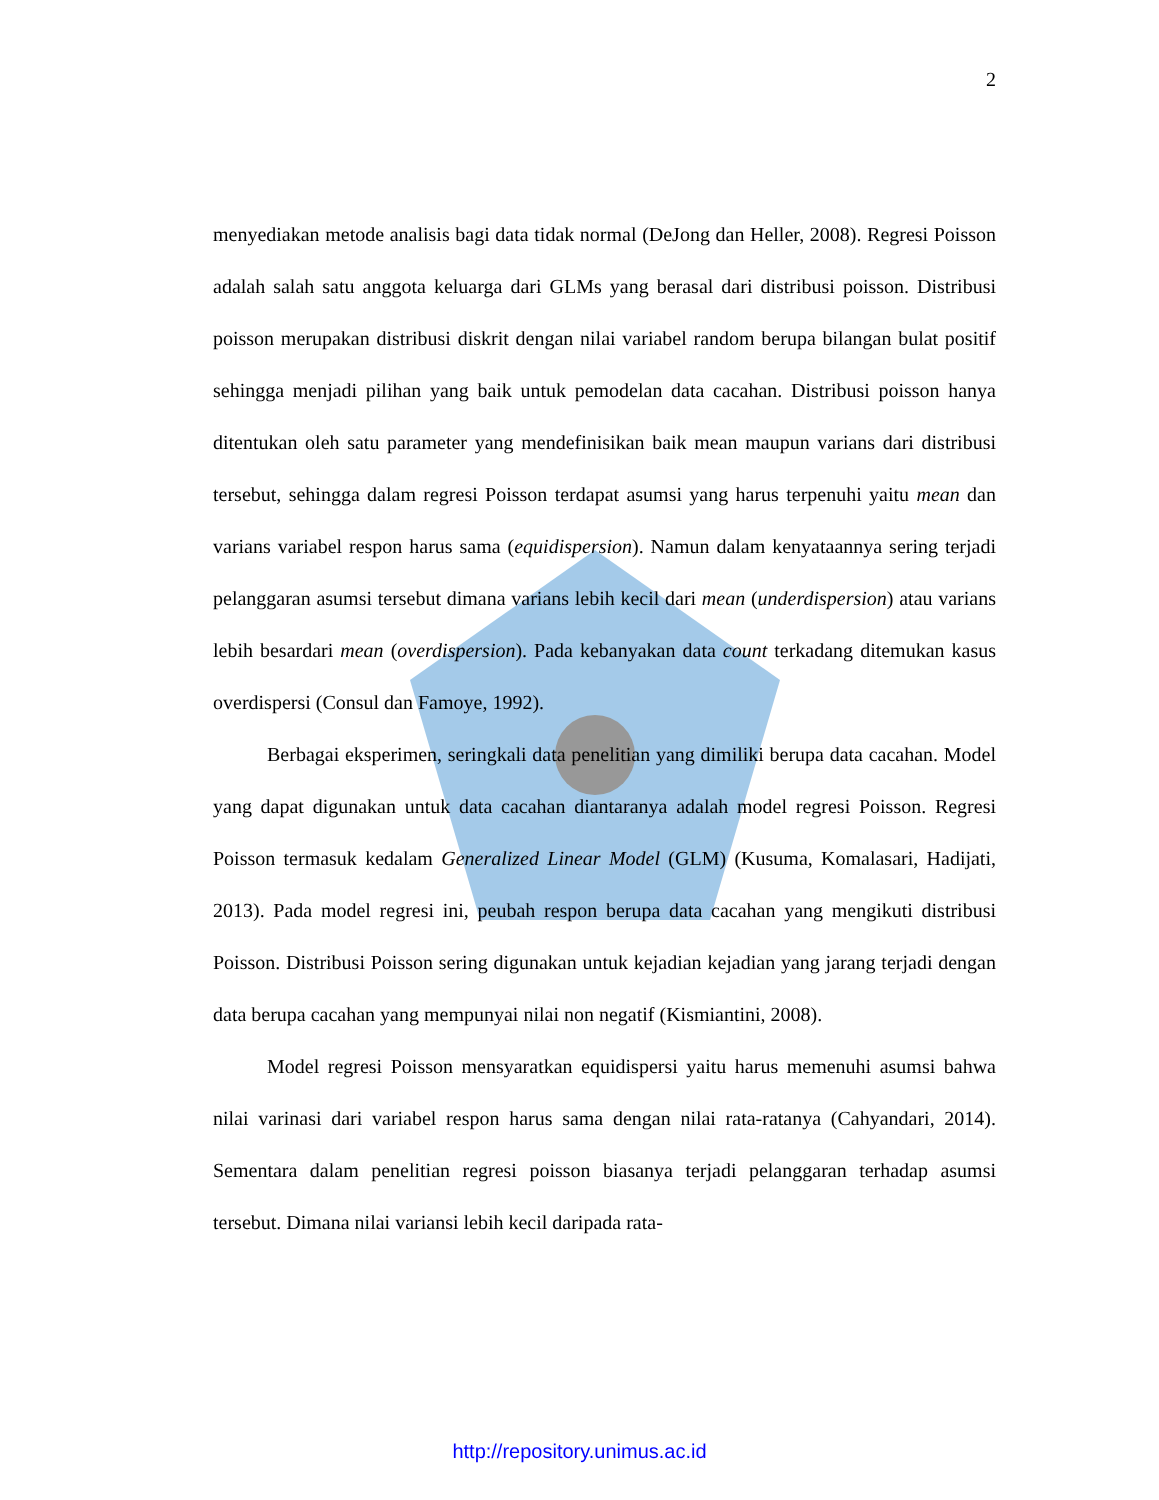2
menyediakan metode analisis bagi data tidak normal (DeJong dan Heller, 2008). Regresi Poisson adalah salah satu anggota keluarga dari GLMs yang berasal dari distribusi poisson. Distribusi poisson merupakan distribusi diskrit dengan nilai variabel random berupa bilangan bulat positif sehingga menjadi pilihan yang baik untuk pemodelan data cacahan. Distribusi poisson hanya ditentukan oleh satu parameter yang mendefinisikan baik mean maupun varians dari distribusi tersebut, sehingga dalam regresi Poisson terdapat asumsi yang harus terpenuhi yaitu mean dan varians variabel respon harus sama (equidispersion). Namun dalam kenyataannya sering terjadi pelanggaran asumsi tersebut dimana varians lebih kecil dari mean (underdispersion) atau varians lebih besardari mean (overdispersion). Pada kebanyakan data count terkadang ditemukan kasus overdispersi (Consul dan Famoye, 1992).
Berbagai eksperimen, seringkali data penelitian yang dimiliki berupa data cacahan. Model yang dapat digunakan untuk data cacahan diantaranya adalah model regresi Poisson. Regresi Poisson termasuk kedalam Generalized Linear Model (GLM) (Kusuma, Komalasari, Hadijati, 2013). Pada model regresi ini, peubah respon berupa data cacahan yang mengikuti distribusi Poisson. Distribusi Poisson sering digunakan untuk kejadian kejadian yang jarang terjadi dengan data berupa cacahan yang mempunyai nilai non negatif (Kismiantini, 2008).
Model regresi Poisson mensyaratkan equidispersi yaitu harus memenuhi asumsi bahwa nilai varinasi dari variabel respon harus sama dengan nilai rata-ratanya (Cahyandari, 2014). Sementara dalam penelitian regresi poisson biasanya terjadi pelanggaran terhadap asumsi tersebut. Dimana nilai variansi lebih kecil daripada rata-
http://repository.unimus.ac.id